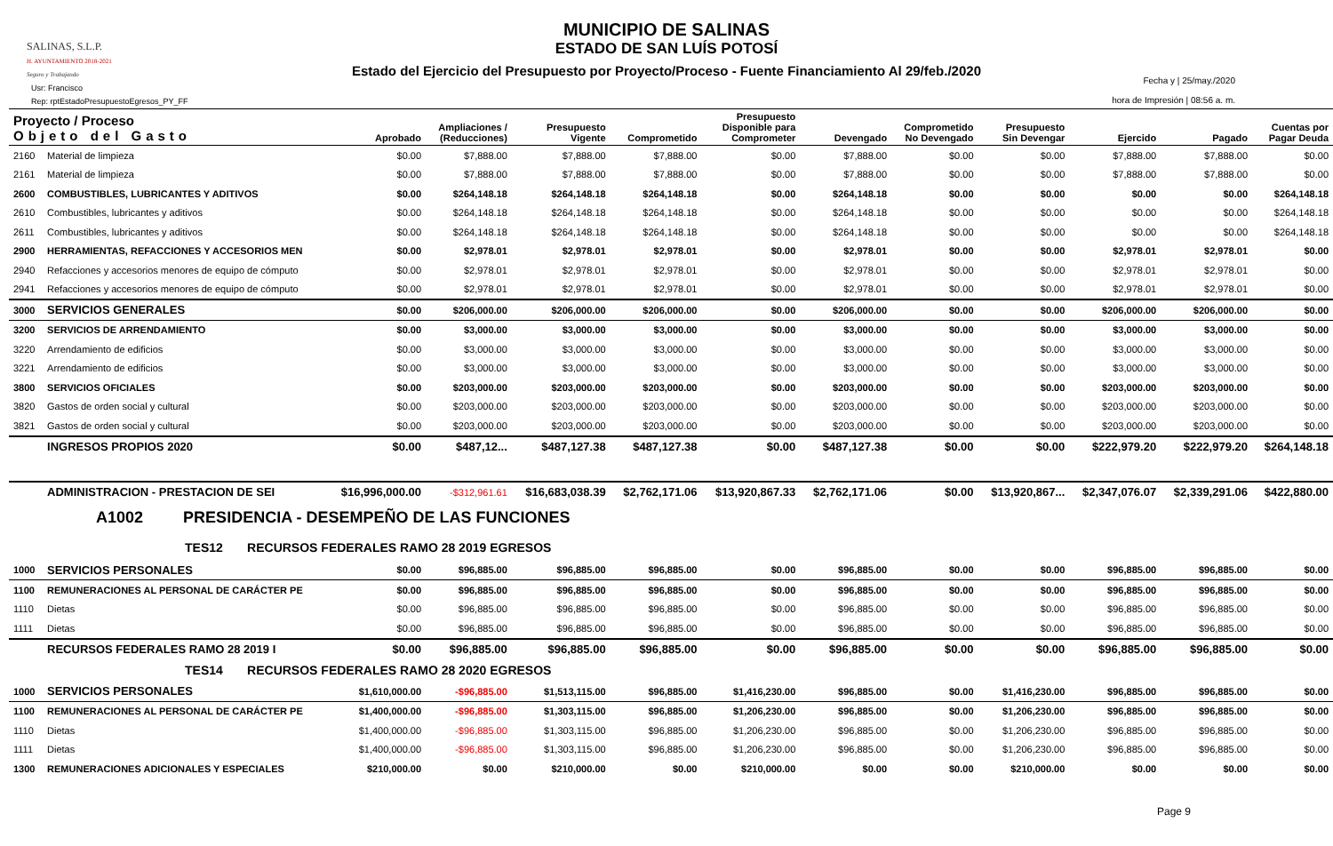SALINAS, S.L.P.
H. AYUNTAMIENTO 2018-2021
Seguro y Trabajando
MUNICIPIO DE SALINAS
ESTADO DE SAN LUÍS POTOSÍ
Estado del Ejercicio del Presupuesto por Proyecto/Proceso - Fuente Financiamiento Al 29/feb./2020
Usr: Francisco
Rep: rptEstadoPresupuestoEgresos_PY_FF
Fecha y | 25/may./2020
hora de Impresión | 08:56 a. m.
| Proyecto / Proceso Objeto del Gasto | | Aprobado | Ampliaciones / (Reducciones) | Presupuesto Vigente | Comprometido | Presupuesto Disponible para Comprometer | Devengado | Comprometido No Devengado | Presupuesto Sin Devengar | Ejercido | Pagado | Cuentas por Pagar Deuda |
| --- | --- | --- | --- | --- | --- | --- | --- | --- | --- | --- | --- | --- |
| 2160 | Material de limpieza | $0.00 | $7,888.00 | $7,888.00 | $7,888.00 | $0.00 | $7,888.00 | $0.00 | $0.00 | $7,888.00 | $7,888.00 | $0.00 |
| 2161 | Material de limpieza | $0.00 | $7,888.00 | $7,888.00 | $7,888.00 | $0.00 | $7,888.00 | $0.00 | $0.00 | $7,888.00 | $7,888.00 | $0.00 |
| 2600 | COMBUSTIBLES, LUBRICANTES Y ADITIVOS | $0.00 | $264,148.18 | $264,148.18 | $264,148.18 | $0.00 | $264,148.18 | $0.00 | $0.00 | $0.00 | $0.00 | $264,148.18 |
| 2610 | Combustibles, lubricantes y aditivos | $0.00 | $264,148.18 | $264,148.18 | $264,148.18 | $0.00 | $264,148.18 | $0.00 | $0.00 | $0.00 | $0.00 | $264,148.18 |
| 2611 | Combustibles, lubricantes y aditivos | $0.00 | $264,148.18 | $264,148.18 | $264,148.18 | $0.00 | $264,148.18 | $0.00 | $0.00 | $0.00 | $0.00 | $264,148.18 |
| 2900 | HERRAMIENTAS, REFACCIONES Y ACCESORIOS MEN | $0.00 | $2,978.01 | $2,978.01 | $2,978.01 | $0.00 | $2,978.01 | $0.00 | $0.00 | $2,978.01 | $2,978.01 | $0.00 |
| 2940 | Refacciones y accesorios menores de equipo de cómputo | $0.00 | $2,978.01 | $2,978.01 | $2,978.01 | $0.00 | $2,978.01 | $0.00 | $0.00 | $2,978.01 | $2,978.01 | $0.00 |
| 2941 | Refacciones y accesorios menores de equipo de cómputo | $0.00 | $2,978.01 | $2,978.01 | $2,978.01 | $0.00 | $2,978.01 | $0.00 | $0.00 | $2,978.01 | $2,978.01 | $0.00 |
| 3000 | SERVICIOS GENERALES | $0.00 | $206,000.00 | $206,000.00 | $206,000.00 | $0.00 | $206,000.00 | $0.00 | $0.00 | $206,000.00 | $206,000.00 | $0.00 |
| 3200 | SERVICIOS DE ARRENDAMIENTO | $0.00 | $3,000.00 | $3,000.00 | $3,000.00 | $0.00 | $3,000.00 | $0.00 | $0.00 | $3,000.00 | $3,000.00 | $0.00 |
| 3220 | Arrendamiento de edificios | $0.00 | $3,000.00 | $3,000.00 | $3,000.00 | $0.00 | $3,000.00 | $0.00 | $0.00 | $3,000.00 | $3,000.00 | $0.00 |
| 3221 | Arrendamiento de edificios | $0.00 | $3,000.00 | $3,000.00 | $3,000.00 | $0.00 | $3,000.00 | $0.00 | $0.00 | $3,000.00 | $3,000.00 | $0.00 |
| 3800 | SERVICIOS OFICIALES | $0.00 | $203,000.00 | $203,000.00 | $203,000.00 | $0.00 | $203,000.00 | $0.00 | $0.00 | $203,000.00 | $203,000.00 | $0.00 |
| 3820 | Gastos de orden social y cultural | $0.00 | $203,000.00 | $203,000.00 | $203,000.00 | $0.00 | $203,000.00 | $0.00 | $0.00 | $203,000.00 | $203,000.00 | $0.00 |
| 3821 | Gastos de orden social y cultural | $0.00 | $203,000.00 | $203,000.00 | $203,000.00 | $0.00 | $203,000.00 | $0.00 | $0.00 | $203,000.00 | $203,000.00 | $0.00 |
| | INGRESOS PROPIOS 2020 | $0.00 | $487,12... | $487,127.38 | $487,127.38 | $0.00 | $487,127.38 | $0.00 | $0.00 | $222,979.20 | $222,979.20 | $264,148.18 |
| | ADMINISTRACION - PRESTACION DE SEI | $16,996,000.00 | -$312,961.61 | $16,683,038.39 | $2,762,171.06 | $13,920,867.33 | $2,762,171.06 | $0.00 | $13,920,867... | $2,347,076.07 | $2,339,291.06 | $422,880.00 |
| | A1002 PRESIDENCIA - DESEMPEÑO DE LAS FUNCIONES | | | | | | | | | | | |
| | TES12 RECURSOS FEDERALES RAMO 28 2019 EGRESOS | | | | | | | | | | | |
| 1000 | SERVICIOS PERSONALES | $0.00 | $96,885.00 | $96,885.00 | $96,885.00 | $0.00 | $96,885.00 | $0.00 | $0.00 | $96,885.00 | $96,885.00 | $0.00 |
| 1100 | REMUNERACIONES AL PERSONAL DE CARÁCTER PE | $0.00 | $96,885.00 | $96,885.00 | $96,885.00 | $0.00 | $96,885.00 | $0.00 | $0.00 | $96,885.00 | $96,885.00 | $0.00 |
| 1110 | Dietas | $0.00 | $96,885.00 | $96,885.00 | $96,885.00 | $0.00 | $96,885.00 | $0.00 | $0.00 | $96,885.00 | $96,885.00 | $0.00 |
| 1111 | Dietas | $0.00 | $96,885.00 | $96,885.00 | $96,885.00 | $0.00 | $96,885.00 | $0.00 | $0.00 | $96,885.00 | $96,885.00 | $0.00 |
| | RECURSOS FEDERALES RAMO 28 2019 I | $0.00 | $96,885.00 | $96,885.00 | $96,885.00 | $0.00 | $96,885.00 | $0.00 | $0.00 | $96,885.00 | $96,885.00 | $0.00 |
| | TES14 RECURSOS FEDERALES RAMO 28 2020 EGRESOS | | | | | | | | | | | |
| 1000 | SERVICIOS PERSONALES | $1,610,000.00 | -$96,885.00 | $1,513,115.00 | $96,885.00 | $1,416,230.00 | $96,885.00 | $0.00 | $1,416,230.00 | $96,885.00 | $96,885.00 | $0.00 |
| 1100 | REMUNERACIONES AL PERSONAL DE CARÁCTER PE | $1,400,000.00 | -$96,885.00 | $1,303,115.00 | $96,885.00 | $1,206,230.00 | $96,885.00 | $0.00 | $1,206,230.00 | $96,885.00 | $96,885.00 | $0.00 |
| 1110 | Dietas | $1,400,000.00 | -$96,885.00 | $1,303,115.00 | $96,885.00 | $1,206,230.00 | $96,885.00 | $0.00 | $1,206,230.00 | $96,885.00 | $96,885.00 | $0.00 |
| 1111 | Dietas | $1,400,000.00 | -$96,885.00 | $1,303,115.00 | $96,885.00 | $1,206,230.00 | $96,885.00 | $0.00 | $1,206,230.00 | $96,885.00 | $96,885.00 | $0.00 |
| 1300 | REMUNERACIONES ADICIONALES Y ESPECIALES | $210,000.00 | $0.00 | $210,000.00 | $0.00 | $210,000.00 | $0.00 | $0.00 | $210,000.00 | $0.00 | $0.00 | $0.00 |
Page 9